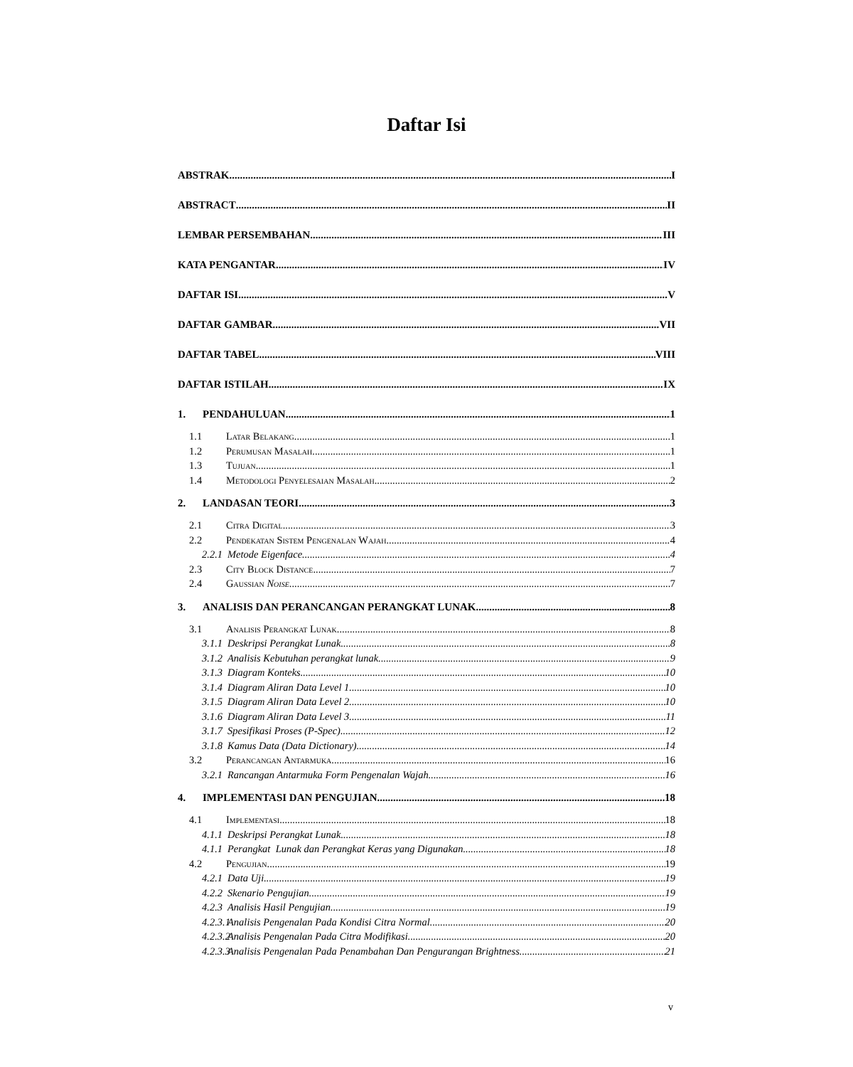Daftar Isi
ABSTRAK I
ABSTRACT II
LEMBAR PERSEMBAHAN III
KATA PENGANTAR IV
DAFTAR ISI V
DAFTAR GAMBAR VII
DAFTAR TABEL VIII
DAFTAR ISTILAH IX
1. PENDAHULUAN 1
1.1 Latar Belakang 1
1.2 Perumusan Masalah 1
1.3 Tujuan 1
1.4 Metodologi Penyelesaian Masalah 2
2. LANDASAN TEORI 3
2.1 Citra Digital 3
2.2 Pendekatan Sistem Pengenalan Wajah 4
2.2.1 Metode Eigenface 4
2.3 City Block Distance 7
2.4 Gaussian Noise 7
3. ANALISIS DAN PERANCANGAN PERANGKAT LUNAK 8
3.1 Analisis Perangkat Lunak 8
3.1.1 Deskripsi Perangkat Lunak 8
3.1.2 Analisis Kebutuhan perangkat lunak 9
3.1.3 Diagram Konteks 10
3.1.4 Diagram Aliran Data Level 1 10
3.1.5 Diagram Aliran Data Level 2 10
3.1.6 Diagram Aliran Data Level 3 11
3.1.7 Spesifikasi Proses (P-Spec) 12
3.1.8 Kamus Data (Data Dictionary) 14
3.2 Perancangan Antarmuka 16
3.2.1 Rancangan Antarmuka Form Pengenalan Wajah 16
4. IMPLEMENTASI DAN PENGUJIAN 18
4.1 Implementasi 18
4.1.1 Deskripsi Perangkat Lunak 18
4.1.1 Perangkat Lunak dan Perangkat Keras yang Digunakan 18
4.2 Pengujian 19
4.2.1 Data Uji 19
4.2.2 Skenario Pengujian 19
4.2.3 Analisis Hasil Pengujian 19
4.2.3.1 Analisis Pengenalan Pada Kondisi Citra Normal 20
4.2.3.2 Analisis Pengenalan Pada Citra Modifikasi 20
4.2.3.3 Analisis Pengenalan Pada Penambahan Dan Pengurangan Brightness 21
v